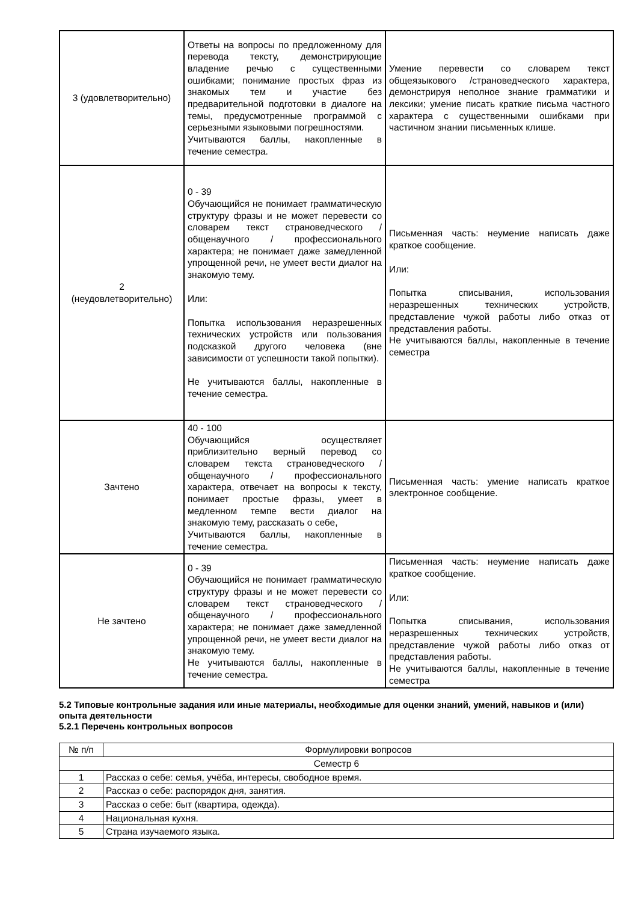| 3 (удовлетворительно) | Ответы на вопросы по предложенному для перевода тексту, демонстрирующие владение речью с существенными ошибками; понимание простых фраз из знакомых тем и участие без предварительной подготовки в диалоге на темы, предусмотренные программой с серьезными языковыми погрешностями. Учитываются баллы, накопленные в течение семестра. | Умение перевести со словарем текст общеязыкового /страноведческого характера, демонстрируя неполное знание грамматики и лексики; умение писать краткие письма частного характера с существенными ошибками при частичном знании письменных клише. |
| 2 (неудовлетворительно) | 0 - 39 Обучающийся не понимает грамматическую структуру фразы и не может перевести со словарем текст страноведческого / общенаучного / профессионального характера; не понимает даже замедленной упрощенной речи, не умеет вести диалог на знакомую тему. Или: Попытка использования неразрешенных технических устройств или пользования подсказкой другого человека (вне зависимости от успешности такой попытки). Не учитываются баллы, накопленные в течение семестра. | Письменная часть: неумение написать даже краткое сообщение. Или: Попытка списывания, использования неразрешенных технических устройств, представление чужой работы либо отказ от представления работы. Не учитываются баллы, накопленные в течение семестра |
| Зачтено | 40 - 100 Обучающийся осуществляет приблизительно верный перевод со словарем текста страноведческого / общенаучного / профессионального характера, отвечает на вопросы к тексту, понимает простые фразы, умеет в медленном темпе вести диалог на знакомую тему, рассказать о себе, Учитываются баллы, накопленные в течение семестра. | Письменная часть: умение написать краткое электронное сообщение. |
| Не зачтено | 0 - 39 Обучающийся не понимает грамматическую структуру фразы и не может перевести со словарем текст страноведческого / общенаучного / профессионального характера; не понимает даже замедленной упрощенной речи, не умеет вести диалог на знакомую тему. Не учитываются баллы, накопленные в течение семестра. | Письменная часть: неумение написать даже краткое сообщение. Или: Попытка списывания, использования неразрешенных технических устройств, представление чужой работы либо отказ от представления работы. Не учитываются баллы, накопленные в течение семестра |
5.2 Типовые контрольные задания или иные материалы, необходимые для оценки знаний, умений, навыков и (или) опыта деятельности
5.2.1 Перечень контрольных вопросов
| № п/п | Формулировки вопросов |
| --- | --- |
| Семестр 6 | |
| 1 | Рассказ о себе: семья, учёба, интересы, свободное время. |
| 2 | Рассказ о себе: распорядок дня, занятия. |
| 3 | Рассказ о себе: быт (квартира, одежда). |
| 4 | Национальная кухня. |
| 5 | Страна изучаемого языка. |